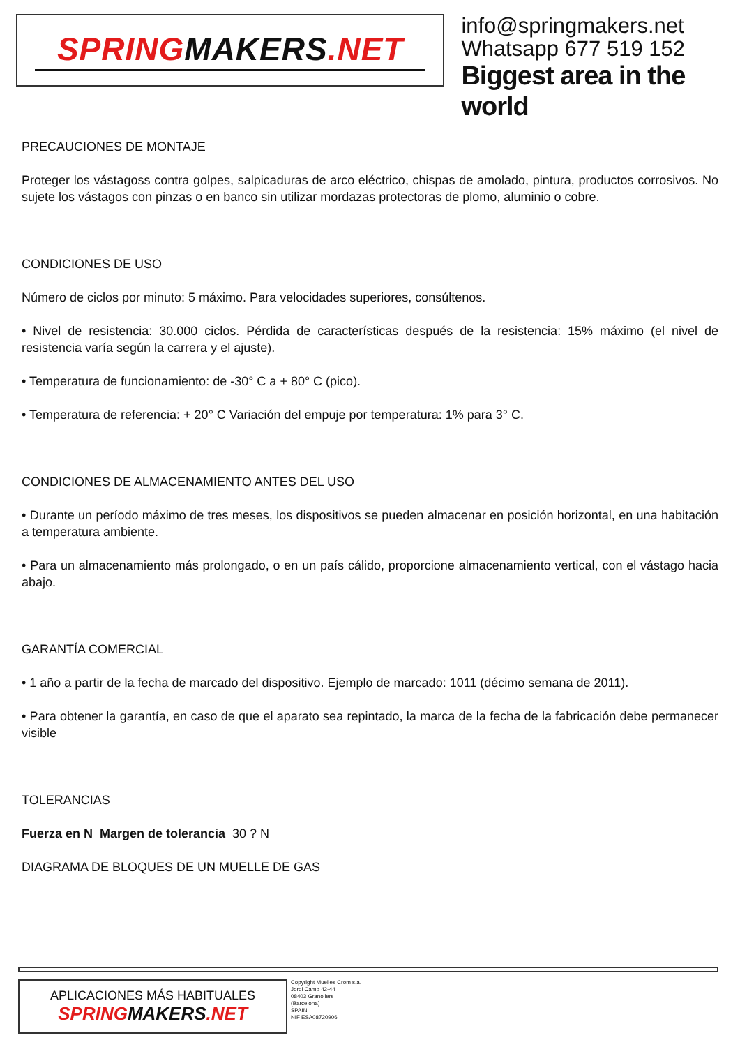SPRINGMAKERS.NET
info@springmakers.net
Whatsapp 677 519 152
Biggest area in the world
PRECAUCIONES DE MONTAJE
Proteger los vástagoss contra golpes, salpicaduras de arco eléctrico, chispas de amolado, pintura, productos corrosivos. No sujete los vástagos con pinzas o en banco sin utilizar mordazas protectoras de plomo, aluminio o cobre.
CONDICIONES DE USO
Número de ciclos por minuto: 5 máximo. Para velocidades superiores, consúltenos.
• Nivel de resistencia: 30.000 ciclos. Pérdida de características después de la resistencia: 15% máximo (el nivel de resistencia varía según la carrera y el ajuste).
• Temperatura de funcionamiento: de -30° C a + 80° C (pico).
• Temperatura de referencia: + 20° C Variación del empuje por temperatura: 1% para 3° C.
CONDICIONES DE ALMACENAMIENTO ANTES DEL USO
• Durante un período máximo de tres meses, los dispositivos se pueden almacenar en posición horizontal, en una habitación a temperatura ambiente.
• Para un almacenamiento más prolongado, o en un país cálido, proporcione almacenamiento vertical, con el vástago hacia abajo.
GARANTÍA COMERCIAL
• 1 año a partir de la fecha de marcado del dispositivo. Ejemplo de marcado: 1011 (décimo semana de 2011).
• Para obtener la garantía, en caso de que el aparato sea repintado, la marca de la fecha de la fabricación debe permanecer visible
TOLERANCIAS
Fuerza en N Margen de tolerancia 30 ? N
DIAGRAMA DE BLOQUES DE UN MUELLE DE GAS
APLICACIONES MÁS HABITUALES
SPRINGMAKERS.NET
Copyright Muelles Crom s.a.
Jordi Camp 42-44
08403 Granollers
(Barcelona)
SPAIN
NIF ESA08720906